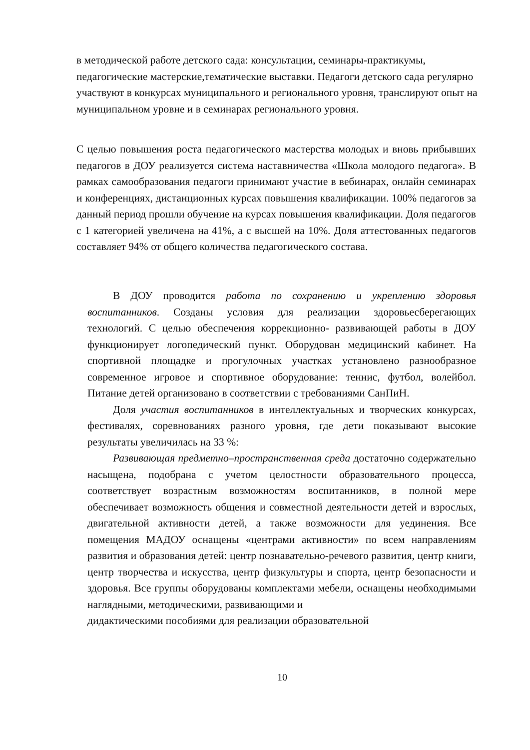в методической работе детского сада: консультации, семинары-практикумы, педагогические мастерские,тематические выставки. Педагоги детского сада регулярно участвуют в конкурсах муниципального и регионального уровня, транслируют опыт на муниципальном уровне и в семинарах регионального уровня.
С целью повышения роста педагогического мастерства молодых и вновь прибывших педагогов в ДОУ реализуется система наставничества «Школа молодого педагога». В рамках самообразования педагоги принимают участие в вебинарах, онлайн семинарах и конференциях, дистанционных курсах повышения квалификации. 100% педагогов за данный период прошли обучение на курсах повышения квалификации. Доля педагогов с 1 категорией увеличена на 41%, а с высшей на 10%. Доля аттестованных педагогов составляет 94% от общего количества педагогического состава.
В ДОУ проводится работа по сохранению и укреплению здоровья воспитанников. Созданы условия для реализации здоровьесберегающих технологий. С целью обеспечения коррекционно- развивающей работы в ДОУ функционирует логопедический пункт. Оборудован медицинский кабинет. На спортивной площадке и прогулочных участках установлено разнообразное современное игровое и спортивное оборудование: теннис, футбол, волейбол. Питание детей организовано в соответствии с требованиями СанПиН.
Доля участия воспитанников в интеллектуальных и творческих конкурсах, фестивалях, соревнованиях разного уровня, где дети показывают высокие результаты увеличилась на 33 %:
Развивающая предметно–пространственная среда достаточно содержательно насыщена, подобрана с учетом целостности образовательного процесса, соответствует возрастным возможностям воспитанников, в полной мере обеспечивает возможность общения и совместной деятельности детей и взрослых, двигательной активности детей, а также возможности для уединения. Все помещения МАДОУ оснащены «центрами активности» по всем направлениям развития и образования детей: центр познавательно-речевого развития, центр книги, центр творчества и искусства, центр физкультуры и спорта, центр безопасности и здоровья. Все группы оборудованы комплектами мебели, оснащены необходимыми наглядными, методическими, развивающими и
дидактическими пособиями для реализации образовательной
10